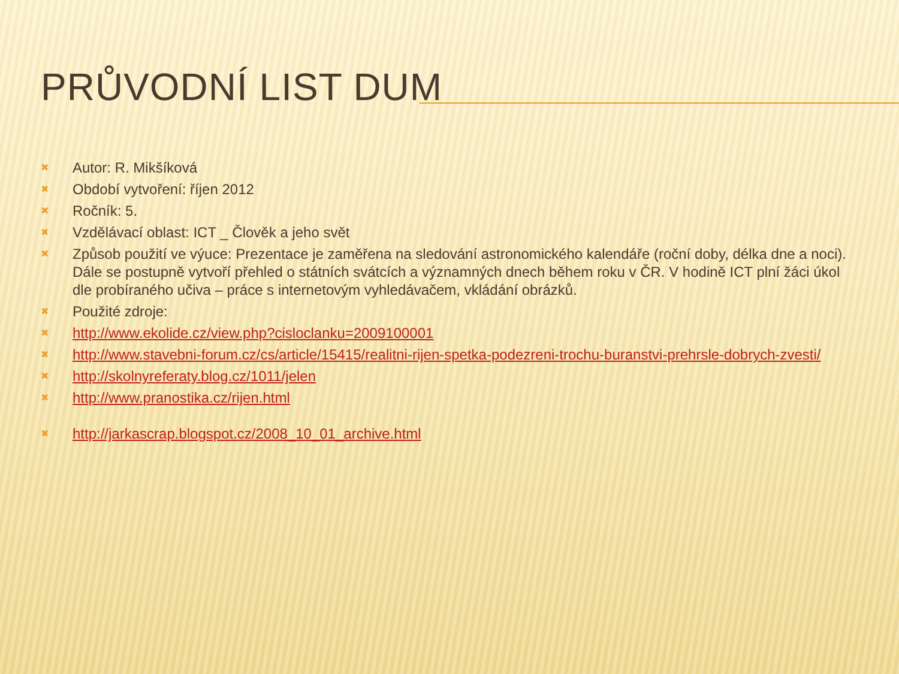PRŮVODNÍ LIST DUM
✖ Autor: R. Mikšíková
✖ Období vytvoření: říjen 2012
✖ Ročník: 5.
✖ Vzdělávací oblast: ICT _ Člověk a jeho svět
✖ Způsob použití ve výuce: Prezentace je zaměřena na sledování astronomického kalendáře (roční doby, délka dne a noci). Dále se postupně vytvoří přehled o státních svátcích a významných dnech během roku v ČR. V hodině ICT plní žáci úkol dle probíraného učiva – práce s internetovým vyhledávačem, vkládání obrázků.
✖ Použité zdroje:
✖ http://www.ekolide.cz/view.php?cisloclanku=2009100001
✖ http://www.stavebni-forum.cz/cs/article/15415/realitni-rijen-spetka-podezreni-trochu-buranstvi-prehrsle-dobrych-zvesti/
✖ http://skolnyreferaty.blog.cz/1011/jelen
✖ http://www.pranostika.cz/rijen.html
✖ http://jarkascrap.blogspot.cz/2008_10_01_archive.html